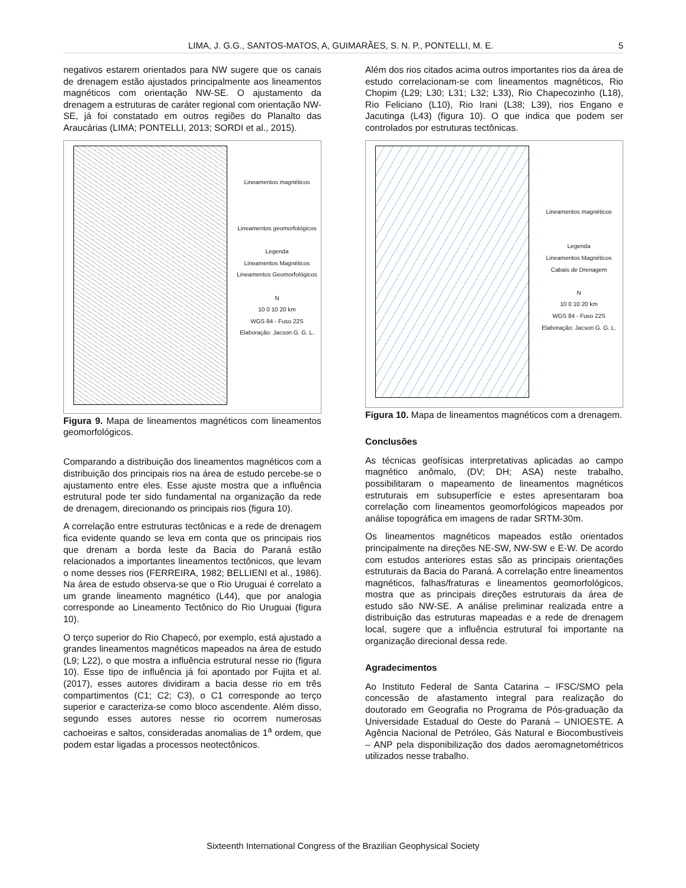LIMA, J. G.G., SANTOS-MATOS, A, GUIMARÃES, S. N. P., PONTELLI, M. E. 5
negativos estarem orientados para NW sugere que os canais de drenagem estão ajustados principalmente aos lineamentos magnéticos com orientação NW-SE. O ajustamento da drenagem a estruturas de caráter regional com orientação NW-SE, já foi constatado em outros regiões do Planalto das Araucárias (LIMA; PONTELLI, 2013; SORDI et al., 2015).
Lineamentos magnéticos
Lineamentos geomorfológicos
Legenda
Lineamentos Magnéticos
Lineamentos Geomorfológicos
N
10 0 10 20 km
WGS 84 - Fuso 22S
Elaboração: Jacson G. G. L.
Figura 9. Mapa de lineamentos magnéticos com lineamentos geomorfológicos.
Comparando a distribuição dos lineamentos magnéticos com a distribuição dos principais rios na área de estudo percebe-se o ajustamento entre eles. Esse ajuste mostra que a influência estrutural pode ter sido fundamental na organização da rede de drenagem, direcionando os principais rios (figura 10).
A correlação entre estruturas tectônicas e a rede de drenagem fica evidente quando se leva em conta que os principais rios que drenam a borda leste da Bacia do Paraná estão relacionados a importantes lineamentos tectônicos, que levam o nome desses rios (FERREIRA, 1982; BELLIENI et al., 1986). Na área de estudo observa-se que o Rio Uruguai é correlato a um grande lineamento magnético (L44), que por analogia corresponde ao Lineamento Tectônico do Rio Uruguai (figura 10).
O terço superior do Rio Chapecó, por exemplo, está ajustado a grandes lineamentos magnéticos mapeados na área de estudo (L9; L22), o que mostra a influência estrutural nesse rio (figura 10). Esse tipo de influência já foi apontado por Fujita et al. (2017), esses autores dividiram a bacia desse rio em três compartimentos (C1; C2; C3), o C1 corresponde ao terço superior e caracteriza-se como bloco ascendente. Além disso, segundo esses autores nesse rio ocorrem numerosas cachoeiras e saltos, consideradas anomalias de 1<sup>a</sup> ordem, que podem estar ligadas a processos neotectônicos.
Além dos rios citados acima outros importantes rios da área de estudo correlacionam-se com lineamentos magnéticos, Rio Chopim (L29; L30; L31; L32; L33), Rio Chapecozinho (L18), Rio Feliciano (L10), Rio Irani (L38; L39), rios Engano e Jacutinga (L43) (figura 10). O que indica que podem ser controlados por estruturas tectônicas.
Lineamentos magnéticos
Legenda
Lineamentos Magnéticos
Cabais de Drenagem
N
10 0 10 20 km
WGS 84 - Fuso 22S
Elaboração: Jacson G. G. L.
Figura 10. Mapa de lineamentos magnéticos com a drenagem.
Conclusões
As técnicas geofísicas interpretativas aplicadas ao campo magnético anômalo, (DV; DH; ASA) neste trabalho, possibilitaram o mapeamento de lineamentos magnéticos estruturais em subsuperfície e estes apresentaram boa correlação com lineamentos geomorfológicos mapeados por análise topográfica em imagens de radar SRTM-30m.
Os lineamentos magnéticos mapeados estão orientados principalmente na direções NE-SW, NW-SW e E-W. De acordo com estudos anteriores estas são as principais orientações estruturais da Bacia do Paraná. A correlação entre lineamentos magnéticos, falhas/fraturas e lineamentos geomorfológicos, mostra que as principais direções estruturais da área de estudo são NW-SE. A análise preliminar realizada entre a distribuição das estruturas mapeadas e a rede de drenagem local, sugere que a influência estrutural foi importante na organização direcional dessa rede.
Agradecimentos
Ao Instituto Federal de Santa Catarina – IFSC/SMO pela concessão de afastamento integral para realização do doutorado em Geografia no Programa de Pós-graduação da Universidade Estadual do Oeste do Paraná – UNIOESTE. A Agência Nacional de Petróleo, Gás Natural e Biocombustíveis – ANP pela disponibilização dos dados aeromagnetométricos utilizados nesse trabalho.
Sixteenth International Congress of the Brazilian Geophysical Society